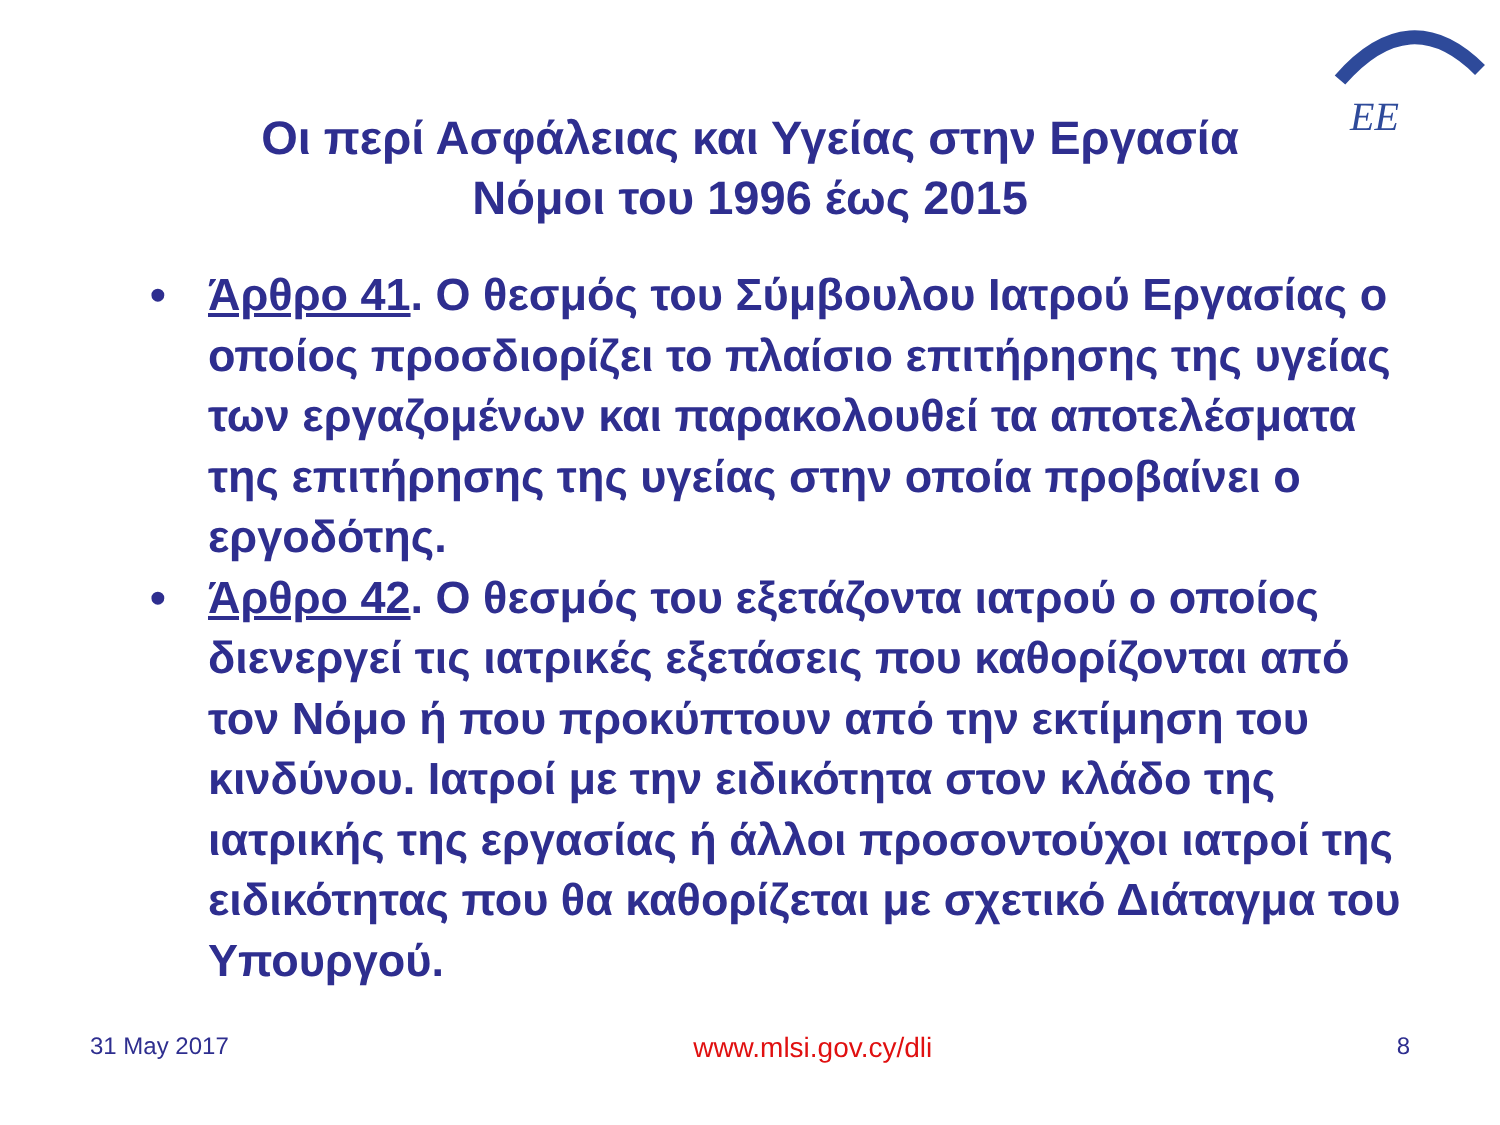EE
Οι περί Ασφάλειας και Υγείας στην Εργασία
Νόμοι του 1996 έως 2015
• Άρθρο 41. Ο θεσμός του Σύμβουλου Ιατρού Εργασίας ο οποίος προσδιορίζει το πλαίσιο επιτήρησης της υγείας των εργαζομένων και παρακολουθεί τα αποτελέσματα της επιτήρησης της υγείας στην οποία προβαίνει ο εργοδότης.
• Άρθρο 42. Ο θεσμός του εξετάζοντα ιατρού ο οποίος διενεργεί τις ιατρικές εξετάσεις που καθορίζονται από τον Νόμο ή που προκύπτουν από την εκτίμηση του κινδύνου. Ιατροί με την ειδικότητα στον κλάδο της ιατρικής της εργασίας ή άλλοι προσοντούχοι ιατροί της ειδικότητας που θα καθορίζεται με σχετικό Διάταγμα του Υπουργού.
31 May 2017 www.mlsi.gov.cy/dli 8